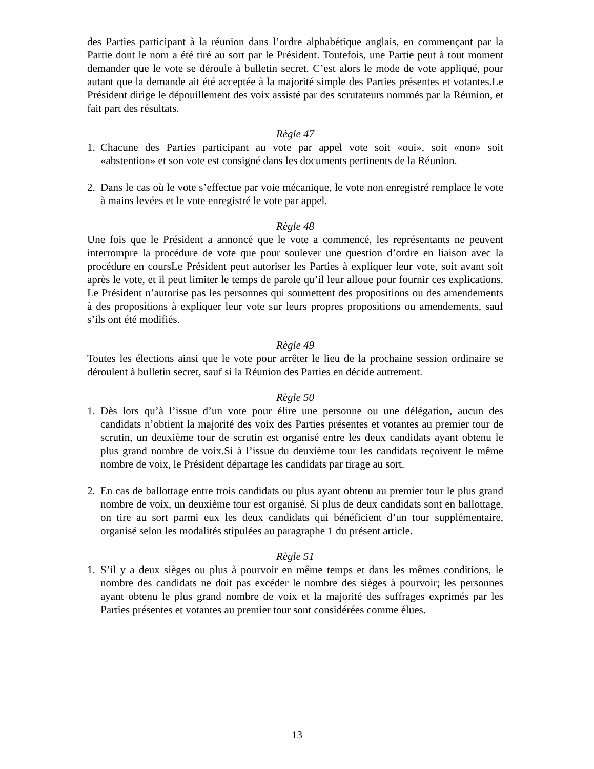des Parties participant à la réunion dans l’ordre alphabétique anglais, en commençant par la Partie dont le nom a été tiré au sort par le Président. Toutefois, une Partie peut à tout moment demander que le vote se déroule à bulletin secret. C’est alors le mode de vote appliqué, pour autant que la demande ait été acceptée à la majorité simple des Parties présentes et votantes.Le Président dirige le dépouillement des voix assisté par des scrutateurs nommés par la Réunion, et fait part des résultats.
Règle 47
1. Chacune des Parties participant au vote par appel vote soit «oui», soit «non» soit «abstention» et son vote est consigné dans les documents pertinents de la Réunion.
2. Dans le cas où le vote s’effectue par voie mécanique, le vote non enregistré remplace le vote à mains levées et le vote enregistré le vote par appel.
Règle 48
Une fois que le Président a annoncé que le vote a commencé, les représentants ne peuvent interrompre la procédure de vote que pour soulever une question d’ordre en liaison avec la procédure en coursLe Président peut autoriser les Parties à expliquer leur vote, soit avant soit après le vote, et il peut limiter le temps de parole qu’il leur alloue pour fournir ces explications. Le Président n’autorise pas les personnes qui soumettent des propositions ou des amendements à des propositions à expliquer leur vote sur leurs propres propositions ou amendements, sauf s’ils ont été modifiés.
Règle 49
Toutes les élections ainsi que le vote pour arrêter le lieu de la prochaine session ordinaire se déroulent à bulletin secret, sauf si la Réunion des Parties en décide autrement.
Règle 50
1. Dès lors qu’à l’issue d’un vote pour élire une personne ou une délégation, aucun des candidats n’obtient la majorité des voix des Parties présentes et votantes au premier tour de scrutin, un deuxième tour de scrutin est organisé entre les deux candidats ayant obtenu le plus grand nombre de voix.Si à l’issue du deuxième tour les candidats reçoivent le même nombre de voix, le Président départage les candidats par tirage au sort.
2. En cas de ballottage entre trois candidats ou plus ayant obtenu au premier tour le plus grand nombre de voix, un deuxième tour est organisé. Si plus de deux candidats sont en ballottage, on tire au sort parmi eux les deux candidats qui bénéficient d’un tour supplémentaire, organisé selon les modalités stipulées au paragraphe 1 du présent article.
Règle 51
1. S’il y a deux sièges ou plus à pourvoir en même temps et dans les mêmes conditions, le nombre des candidats ne doit pas excéder le nombre des sièges à pourvoir; les personnes ayant obtenu le plus grand nombre de voix et la majorité des suffrages exprimés par les Parties présentes et votantes au premier tour sont considérées comme élues.
13